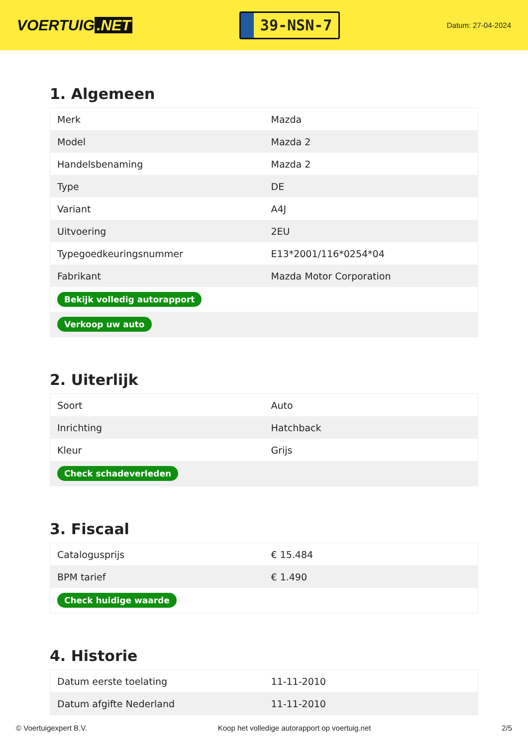VOERTUIG.NET
39-NSN-7
Datum: 27-04-2024
1. Algemeen
| Merk | Mazda |
| Model | Mazda 2 |
| Handelsbenaming | Mazda 2 |
| Type | DE |
| Variant | A4J |
| Uitvoering | 2EU |
| Typegoedkeuringsnummer | E13*2001/116*0254*04 |
| Fabrikant | Mazda Motor Corporation |
| Bekijk volledig autorapport | |
| Verkoop uw auto | |
2. Uiterlijk
| Soort | Auto |
| Inrichting | Hatchback |
| Kleur | Grijs |
| Check schadeverleden | |
3. Fiscaal
| Catalogusprijs | € 15.484 |
| BPM tarief | € 1.490 |
| Check huidige waarde | |
4. Historie
| Datum eerste toelating | 11-11-2010 |
| Datum afgifte Nederland | 11-11-2010 |
© Voertuigexpert B.V. Koop het volledige autorapport op voertuig.net 2/5